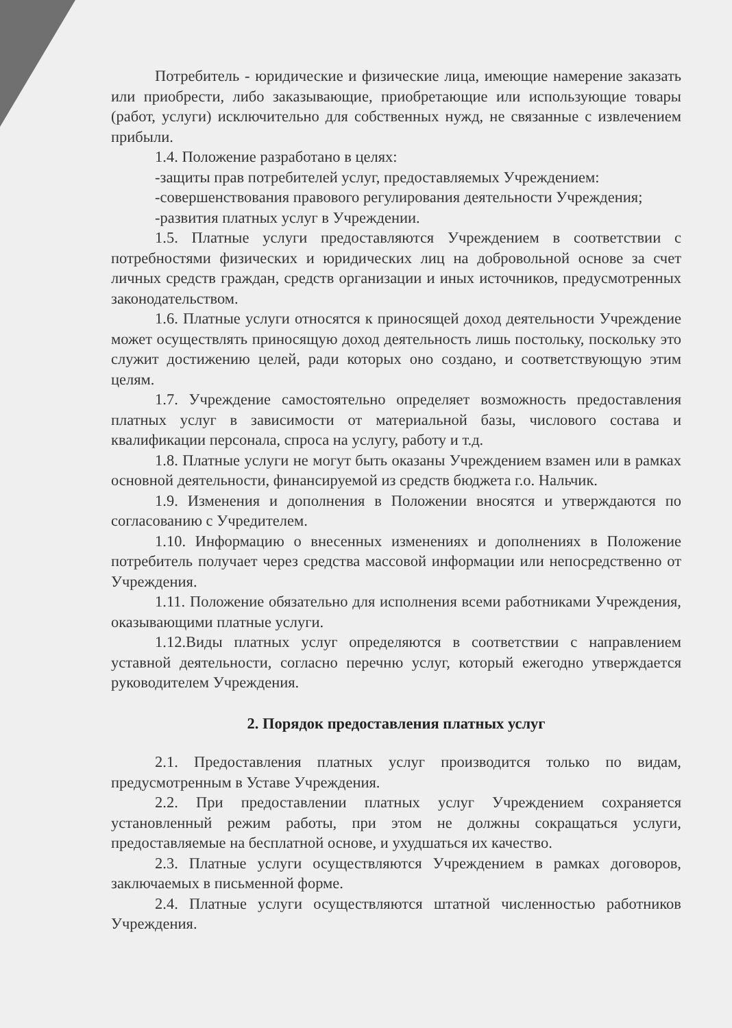Потребитель - юридические и физические лица, имеющие намерение заказать или приобрести, либо заказывающие, приобретающие или использующие товары (работ, услуги) исключительно для собственных нужд, не связанные с извлечением прибыли.
1.4. Положение разработано в целях:
-защиты прав потребителей услуг, предоставляемых Учреждением:
-совершенствования правового регулирования деятельности Учреждения;
-развития платных услуг в Учреждении.
1.5. Платные услуги предоставляются Учреждением в соответствии с потребностями физических и юридических лиц на добровольной основе за счет личных средств граждан, средств организации и иных источников, предусмотренных законодательством.
1.6. Платные услуги относятся к приносящей доход деятельности Учреждение может осуществлять приносящую доход деятельность лишь постольку, поскольку это служит достижению целей, ради которых оно создано, и соответствующую этим целям.
1.7. Учреждение самостоятельно определяет возможность предоставления платных услуг в зависимости от материальной базы, числового состава и квалификации персонала, спроса на услугу, работу и т.д.
1.8. Платные услуги не могут быть оказаны Учреждением взамен или в рамках основной деятельности, финансируемой из средств бюджета г.о. Нальчик.
1.9. Изменения и дополнения в Положении вносятся и утверждаются по согласованию с Учредителем.
1.10. Информацию о внесенных изменениях и дополнениях в Положение потребитель получает через средства массовой информации или непосредственно от Учреждения.
1.11. Положение обязательно для исполнения всеми работниками Учреждения, оказывающими платные услуги.
1.12.Виды платных услуг определяются в соответствии с направлением уставной деятельности, согласно перечню услуг, который ежегодно утверждается руководителем Учреждения.
2. Порядок предоставления платных услуг
2.1. Предоставления платных услуг производится только по видам, предусмотренным в Уставе Учреждения.
2.2. При предоставлении платных услуг Учреждением сохраняется установленный режим работы, при этом не должны сокращаться услуги, предоставляемые на бесплатной основе, и ухудшаться их качество.
2.3. Платные услуги осуществляются Учреждением в рамках договоров, заключаемых в письменной форме.
2.4. Платные услуги осуществляются штатной численностью работников Учреждения.